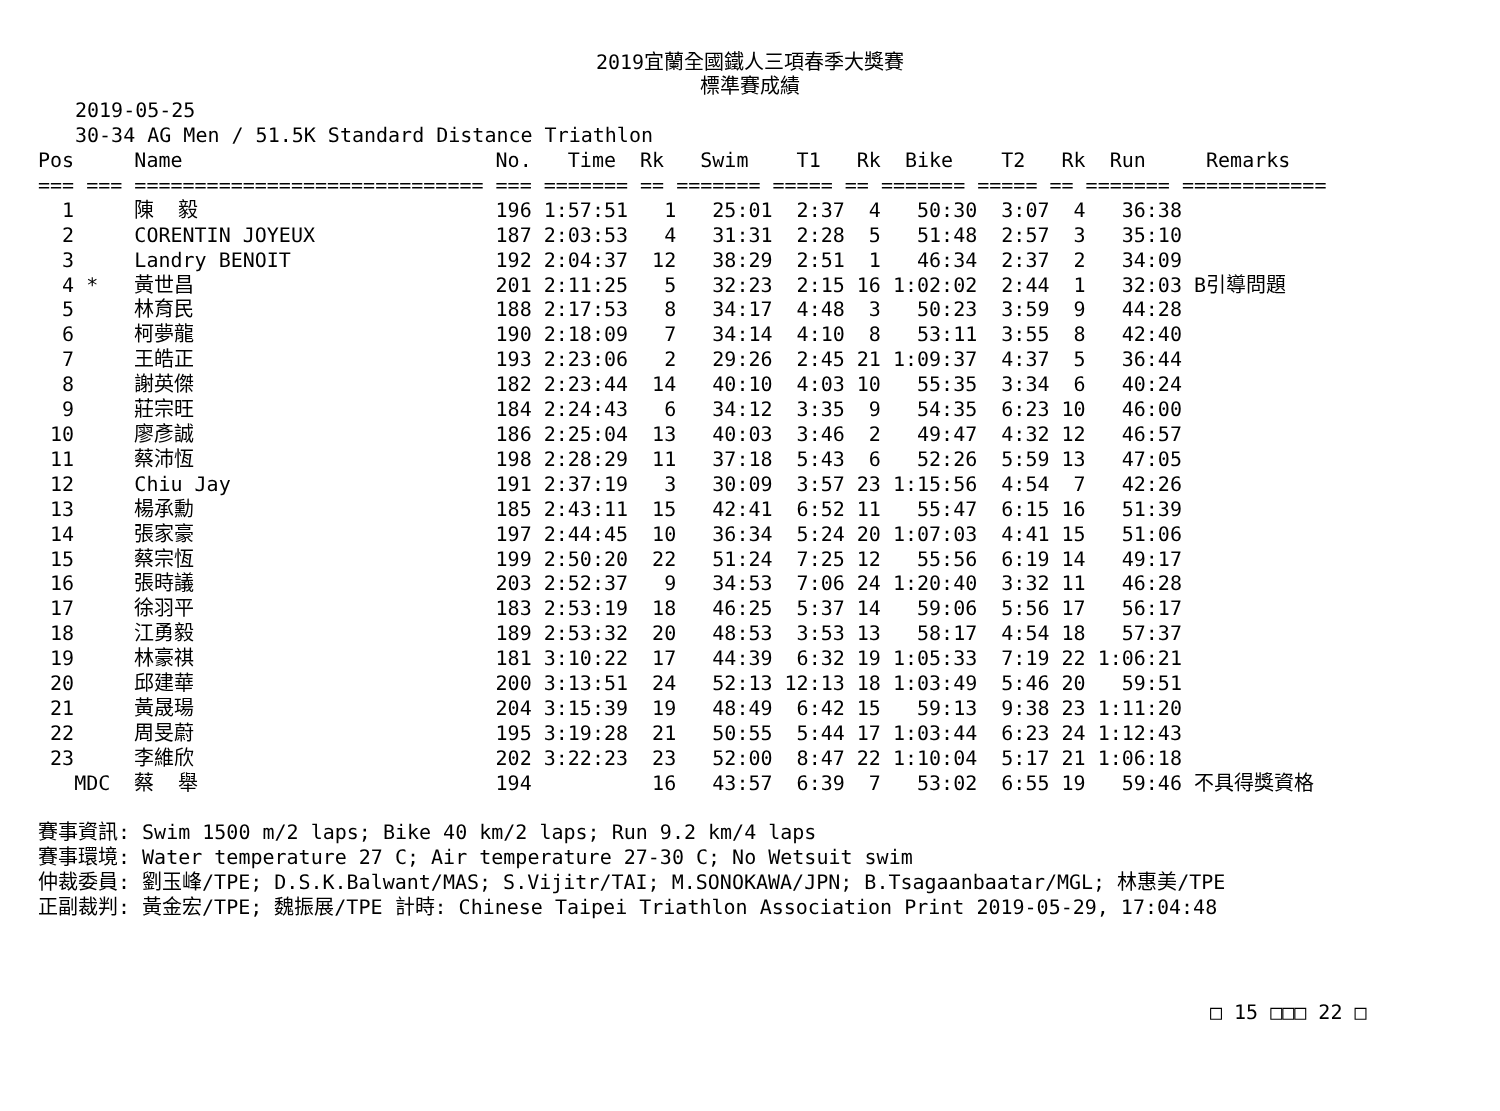2019宜蘭全國鐵人三項春季大獎賽
標準賽成績
2019-05-25
30-34 AG Men / 51.5K Standard Distance Triathlon
| Pos | | Name | No. | Time | Rk | Swim | T1 | Rk | Bike | T2 | Rk | Run | Remarks |
| --- | --- | --- | --- | --- | --- | --- | --- | --- | --- | --- | --- | --- | --- |
| === | === | ============================= | === | ======= | == | ======= | ===== | == | ======= | ===== | == | ======= | ============ |
| 1 | | 陳 毅 | 196 | 1:57:51 | 1 | 25:01 | 2:37 | 4 | 50:30 | 3:07 | 4 | 36:38 | |
| 2 | | CORENTIN JOYEUX | 187 | 2:03:53 | 4 | 31:31 | 2:28 | 5 | 51:48 | 2:57 | 3 | 35:10 | |
| 3 | | Landry BENOIT | 192 | 2:04:37 | 12 | 38:29 | 2:51 | 1 | 46:34 | 2:37 | 2 | 34:09 | |
| 4 | * | 黃世昌 | 201 | 2:11:25 | 5 | 32:23 | 2:15 | 16 | 1:02:02 | 2:44 | 1 | 32:03 | B引導問題 |
| 5 | | 林育民 | 188 | 2:17:53 | 8 | 34:17 | 4:48 | 3 | 50:23 | 3:59 | 9 | 44:28 | |
| 6 | | 柯夢龍 | 190 | 2:18:09 | 7 | 34:14 | 4:10 | 8 | 53:11 | 3:55 | 8 | 42:40 | |
| 7 | | 王皓正 | 193 | 2:23:06 | 2 | 29:26 | 2:45 | 21 | 1:09:37 | 4:37 | 5 | 36:44 | |
| 8 | | 謝英傑 | 182 | 2:23:44 | 14 | 40:10 | 4:03 | 10 | 55:35 | 3:34 | 6 | 40:24 | |
| 9 | | 莊宗旺 | 184 | 2:24:43 | 6 | 34:12 | 3:35 | 9 | 54:35 | 6:23 | 10 | 46:00 | |
| 10 | | 廖彥誠 | 186 | 2:25:04 | 13 | 40:03 | 3:46 | 2 | 49:47 | 4:32 | 12 | 46:57 | |
| 11 | | 蔡沛恆 | 198 | 2:28:29 | 11 | 37:18 | 5:43 | 6 | 52:26 | 5:59 | 13 | 47:05 | |
| 12 | | Chiu Jay | 191 | 2:37:19 | 3 | 30:09 | 3:57 | 23 | 1:15:56 | 4:54 | 7 | 42:26 | |
| 13 | | 楊承勳 | 185 | 2:43:11 | 15 | 42:41 | 6:52 | 11 | 55:47 | 6:15 | 16 | 51:39 | |
| 14 | | 張家豪 | 197 | 2:44:45 | 10 | 36:34 | 5:24 | 20 | 1:07:03 | 4:41 | 15 | 51:06 | |
| 15 | | 蔡宗恆 | 199 | 2:50:20 | 22 | 51:24 | 7:25 | 12 | 55:56 | 6:19 | 14 | 49:17 | |
| 16 | | 張時議 | 203 | 2:52:37 | 9 | 34:53 | 7:06 | 24 | 1:20:40 | 3:32 | 11 | 46:28 | |
| 17 | | 徐羽平 | 183 | 2:53:19 | 18 | 46:25 | 5:37 | 14 | 59:06 | 5:56 | 17 | 56:17 | |
| 18 | | 江勇毅 | 189 | 2:53:32 | 20 | 48:53 | 3:53 | 13 | 58:17 | 4:54 | 18 | 57:37 | |
| 19 | | 林豪祺 | 181 | 3:10:22 | 17 | 44:39 | 6:32 | 19 | 1:05:33 | 7:19 | 22 | 1:06:21 | |
| 20 | | 邱建華 | 200 | 3:13:51 | 24 | 52:13 | 12:13 | 18 | 1:03:49 | 5:46 | 20 | 59:51 | |
| 21 | | 黃晟瑒 | 204 | 3:15:39 | 19 | 48:49 | 6:42 | 15 | 59:13 | 9:38 | 23 | 1:11:20 | |
| 22 | | 周旻蔚 | 195 | 3:19:28 | 21 | 50:55 | 5:44 | 17 | 1:03:44 | 6:23 | 24 | 1:12:43 | |
| 23 | | 李維欣 | 202 | 3:22:23 | 23 | 52:00 | 8:47 | 22 | 1:10:04 | 5:17 | 21 | 1:06:18 | |
| | MDC | 蔡 舉 | 194 | | 16 | 43:57 | 6:39 | 7 | 53:02 | 6:55 | 19 | 59:46 | 不具得獎資格 |
賽事資訊: Swim 1500 m/2 laps; Bike 40 km/2 laps; Run 9.2 km/4 laps
賽事環境: Water temperature 27 C; Air temperature 27-30 C; No Wetsuit swim
仲裁委員: 劉玉峰/TPE; D.S.K.Balwant/MAS; S.Vijitr/TAI; M.SONOKAWA/JPN; B.Tsagaanbaatar/MGL; 林惠美/TPE
正副裁判: 黃金宏/TPE; 魏振展/TPE 計時: Chinese Taipei Triathlon Association Print 2019-05-29, 17:04:48
□ 15 □□□ 22 □